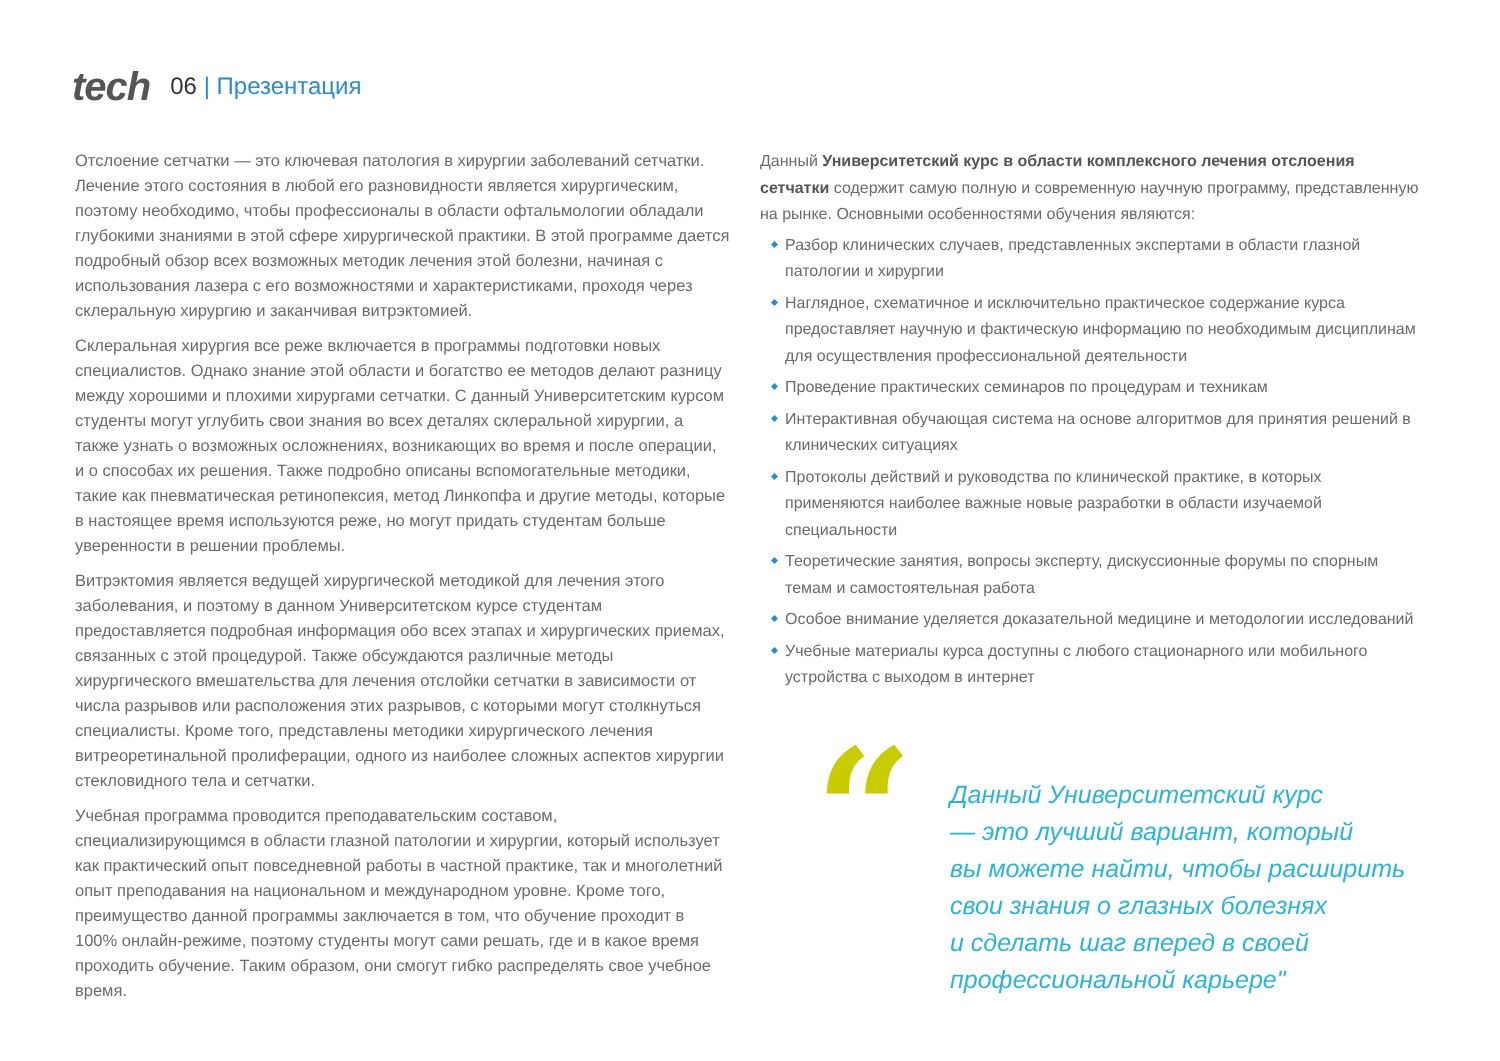tech
06 | Презентация
Отслоение сетчатки — это ключевая патология в хирургии заболеваний сетчатки. Лечение этого состояния в любой его разновидности является хирургическим, поэтому необходимо, чтобы профессионалы в области офтальмологии обладали глубокими знаниями в этой сфере хирургической практики. В этой программе дается подробный обзор всех возможных методик лечения этой болезни, начиная с использования лазера с его возможностями и характеристиками, проходя через склеральную хирургию и заканчивая витрэктомией.
Склеральная хирургия все реже включается в программы подготовки новых специалистов. Однако знание этой области и богатство ее методов делают разницу между хорошими и плохими хирургами сетчатки. С данный Университетским курсом студенты могут углубить свои знания во всех деталях склеральной хирургии, а также узнать о возможных осложнениях, возникающих во время и после операции, и о способах их решения. Также подробно описаны вспомогательные методики, такие как пневматическая ретинопексия, метод Линкопфа и другие методы, которые в настоящее время используются реже, но могут придать студентам больше уверенности в решении проблемы.
Витрэктомия является ведущей хирургической методикой для лечения этого заболевания, и поэтому в данном Университетском курсе студентам предоставляется подробная информация обо всех этапах и хирургических приемах, связанных с этой процедурой. Также обсуждаются различные методы хирургического вмешательства для лечения отслойки сетчатки в зависимости от числа разрывов или расположения этих разрывов, с которыми могут столкнуться специалисты. Кроме того, представлены методики хирургического лечения витреоретинальной пролиферации, одного из наиболее сложных аспектов хирургии стекловидного тела и сетчатки.
Учебная программа проводится преподавательским составом, специализирующимся в области глазной патологии и хирургии, который использует как практический опыт повседневной работы в частной практике, так и многолетний опыт преподавания на национальном и международном уровне. Кроме того, преимущество данной программы заключается в том, что обучение проходит в 100% онлайн-режиме, поэтому студенты могут сами решать, где и в какое время проходить обучение. Таким образом, они смогут гибко распределять свое учебное время.
Данный Университетский курс в области комплексного лечения отслоения сетчатки содержит самую полную и современную научную программу, представленную на рынке. Основными особенностями обучения являются:
Разбор клинических случаев, представленных экспертами в области глазной патологии и хирургии
Наглядное, схематичное и исключительно практическое содержание курса предоставляет научную и фактическую информацию по необходимым дисциплинам для осуществления профессиональной деятельности
Проведение практических семинаров по процедурам и техникам
Интерактивная обучающая система на основе алгоритмов для принятия решений в клинических ситуациях
Протоколы действий и руководства по клинической практике, в которых применяются наиболее важные новые разработки в области изучаемой специальности
Теоретические занятия, вопросы эксперту, дискуссионные форумы по спорным темам и самостоятельная работа
Особое внимание уделяется доказательной медицине и методологии исследований
Учебные материалы курса доступны с любого стационарного или мобильного устройства с выходом в интернет
“
Данный Университетский курс
— это лучший вариант, который
вы можете найти, чтобы расширить
свои знания о глазных болезнях
и сделать шаг вперед в своей
профессиональной карьере"